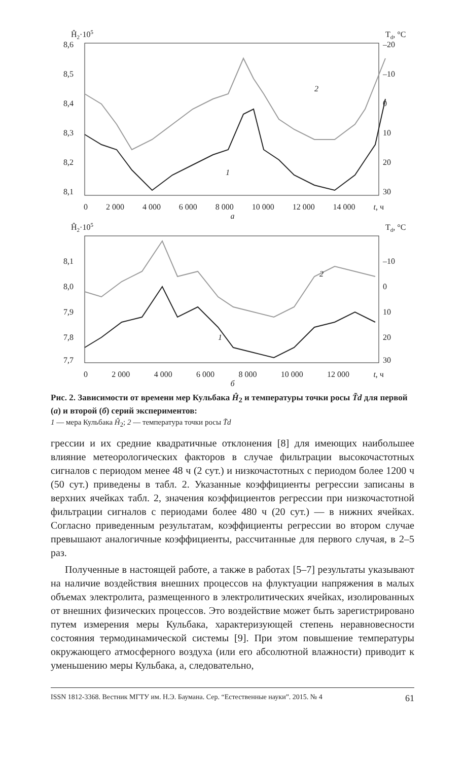Ĥ2·105
Td, °C
8,6
8,5
8,4
8,3
8,2
8,1
–20
–10
0
10
20
30
2
1
0 2 000 4 000 6 000 8 000 10 000 12 000 14 000 t, ч
a
Ĥ2·105
Td, °C
8,1
8,0
7,9
7,8
7,7
–10
0
10
20
30
2
1
0 2 000 4 000 6 000 8 000 10 000 12 000 t, ч
б
Рис. 2. Зависимости от времени мер Кульбака Ĥ<sub>2</sub> и температуры точки росы T̃d для первой (а) и второй (б) серий экспериментов:
1 — мера Кульбака Ĥ<sub>2</sub>; 2 — температура точки росы T̃d
грессии и их средние квадратичные отклонения [8] для имеющих наибольшее влияние метеорологических факторов в случае фильтрации высокочастотных сигналов с периодом менее 48 ч (2 сут.) и низкочастотных с периодом более 1200 ч (50 сут.) приведены в табл. 2. Указанные коэффициенты регрессии записаны в верхних ячейках табл. 2, значения коэффициентов регрессии при низкочастотной фильтрации сигналов с периодами более 480 ч (20 сут.) — в нижних ячейках. Согласно приведенным результатам, коэффициенты регрессии во втором случае превышают аналогичные коэффициенты, рассчитанные для первого случая, в 2–5 раз.
Полученные в настоящей работе, а также в работах [5–7] результаты указывают на наличие воздействия внешних процессов на флуктуации напряжения в малых объемах электролита, размещенного в электролитических ячейках, изолированных от внешних физических процессов. Это воздействие может быть зарегистрировано путем измерения меры Кульбака, характеризующей степень неравновесности состояния термодинамической системы [9]. При этом повышение температуры окружающего атмосферного воздуха (или его абсолютной влажности) приводит к уменьшению меры Кульбака, а, следовательно,
ISSN 1812-3368. Вестник МГТУ им. Н.Э. Баумана. Сер. “Естественные науки”. 2015. № 4 61